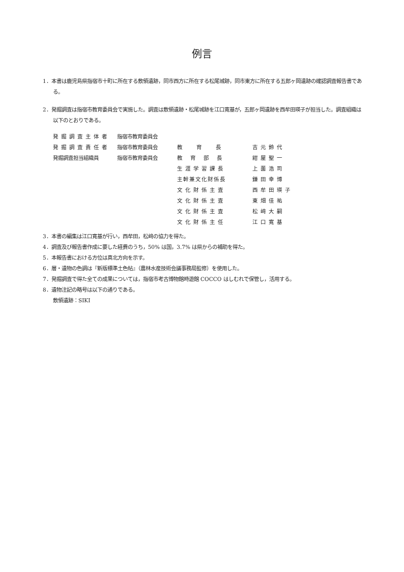例言
1．本書は鹿児島県指宿市十町に所在する敷領遺跡，同市西方に所在する松尾城跡，同市東方に所在する五郎ヶ岡遺跡の確認調査報告書である。
2．発掘調査は指宿市教育委員会で実施した。調査は敷領遺跡・松尾城跡を江口寛基が，五郎ヶ岡遺跡を西牟田瑛子が担当した。調査組織は以下のとおりである。
| 発掘調査主体者 | 指宿市教育委員会 | | |
| 発掘調査責任者 | 指宿市教育委員会 | 教育長 | 吉元鈴代 |
| 発掘調査担当組織員 | 指宿市教育委員会 | 教育部長 | 紺屋聖一 |
| | | 生涯学習課長 | 上薗浩司 |
| | | 主幹兼文化財係長 | 鎌田幸博 |
| | | 文化財係主査 | 西牟田瑛子 |
| | | 文化財係主査 | 東畑佳祐 |
| | | 文化財係主査 | 松﨑大嗣 |
| | | 文化財係主任 | 江口寛基 |
3．本書の編集は江口寛基が行い，西牟田，松﨑の協力を得た。
4．調査及び報告書作成に要した経費のうち，50% は国，3.7% は県からの補助を得た。
5．本報告書における方位は真北方向を示す。
6．層・遺物の色調は『新版標準土色帖』（農林水産技術会議事務局監修）を使用した。
7．発掘調査で得た全ての成果については，指宿市考古博物館時遊館 COCCO はしむれで保管し，活用する。
8．遺物注記の略号は以下の通りである。
敷領遺跡：SIKI